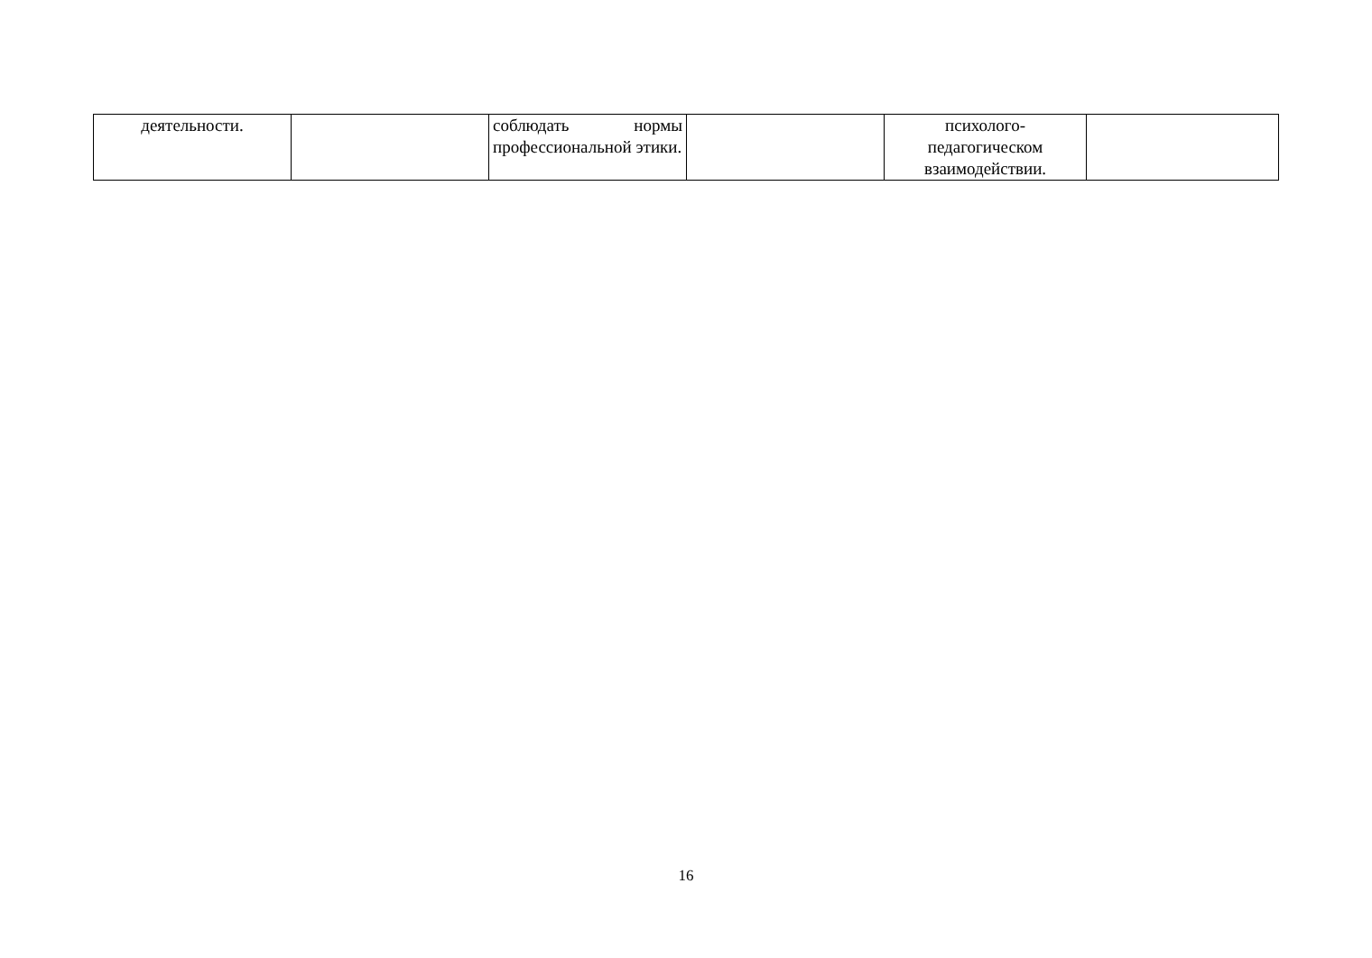| деятельности. | | соблюдать нормы профессиональной этики. | | психолого- педагогическом взаимодействии. | |
16